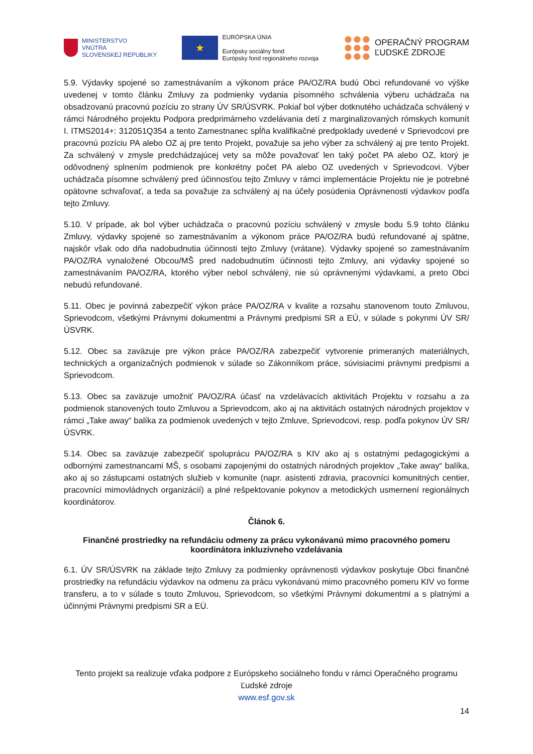MINISTERSTVO
VNÚTRA
SLOVENSKEJ REPUBLIKY
★
EURÓPSKA ÚNIA
Európsky sociálny fond
Európsky fond regionálneho rozvoja
OPERAČNÝ PROGRAM
ĽUDSKÉ ZDROJE
5.9. Výdavky spojené so zamestnávaním a výkonom práce PA/OZ/RA budú Obci refundované vo výške uvedenej v tomto článku Zmluvy za podmienky vydania písomného schválenia výberu uchádzača na obsadzovanú pracovnú pozíciu zo strany ÚV SR/ÚSVRK. Pokiaľ bol výber dotknutého uchádzača schválený v rámci Národného projektu Podpora predprimárneho vzdelávania detí z marginalizovaných rómskych komunít I. ITMS2014+: 312051Q354 a tento Zamestnanec spĺňa kvalifikačné predpoklady uvedené v Sprievodcovi pre pracovnú pozíciu PA alebo OZ aj pre tento Projekt, považuje sa jeho výber za schválený aj pre tento Projekt. Za schválený v zmysle predchádzajúcej vety sa môže považovať len taký počet PA alebo OZ, ktorý je odôvodnený splnením podmienok pre konkrétny počet PA alebo OZ uvedených v Sprievodcovi. Výber uchádzača písomne schválený pred účinnosťou tejto Zmluvy v rámci implementácie Projektu nie je potrebné opätovne schvaľovať, a teda sa považuje za schválený aj na účely posúdenia Oprávnenosti výdavkov podľa tejto Zmluvy.
5.10. V prípade, ak bol výber uchádzača o pracovnú pozíciu schválený v zmysle bodu 5.9 tohto článku Zmluvy, výdavky spojené so zamestnávaním a výkonom práce PA/OZ/RA budú refundované aj spätne, najskôr však odo dňa nadobudnutia účinnosti tejto Zmluvy (vrátane). Výdavky spojené so zamestnávaním PA/OZ/RA vynaložené Obcou/MŠ pred nadobudnutím účinnosti tejto Zmluvy, ani výdavky spojené so zamestnávaním PA/OZ/RA, ktorého výber nebol schválený, nie sú oprávnenými výdavkami, a preto Obci nebudú refundované.
5.11. Obec je povinná zabezpečiť výkon práce PA/OZ/RA v kvalite a rozsahu stanovenom touto Zmluvou, Sprievodcom, všetkými Právnymi dokumentmi a Právnymi predpismi SR a EÚ, v súlade s pokynmi ÚV SR/ÚSVRK.
5.12. Obec sa zaväzuje pre výkon práce PA/OZ/RA zabezpečiť vytvorenie primeraných materiálnych, technických a organizačných podmienok v súlade so Zákonníkom práce, súvisiacimi právnymi predpismi a Sprievodcom.
5.13. Obec sa zaväzuje umožniť PA/OZ/RA účasť na vzdelávacích aktivitách Projektu v rozsahu a za podmienok stanovených touto Zmluvou a Sprievodcom, ako aj na aktivitách ostatných národných projektov v rámci „Take away“ balíka za podmienok uvedených v tejto Zmluve, Sprievodcovi, resp. podľa pokynov ÚV SR/ÚSVRK.
5.14. Obec sa zaväzuje zabezpečiť spoluprácu PA/OZ/RA s KIV ako aj s ostatnými pedagogickými a odbornými zamestnancami MŠ, s osobami zapojenými do ostatných národných projektov „Take away“ balíka, ako aj so zástupcami ostatných služieb v komunite (napr. asistenti zdravia, pracovníci komunitných centier, pracovníci mimovládnych organizácií) a plné rešpektovanie pokynov a metodických usmernení regionálnych koordinátorov.
Článok 6.
Finančné prostriedky na refundáciu odmeny za prácu vykonávanú mimo pracovného pomeru koordinátora inkluzívneho vzdelávania
6.1. ÚV SR/ÚSVRK na základe tejto Zmluvy za podmienky oprávnenosti výdavkov poskytuje Obci finančné prostriedky na refundáciu výdavkov na odmenu za prácu vykonávanú mimo pracovného pomeru KIV vo forme transferu, a to v súlade s touto Zmluvou, Sprievodcom, so všetkými Právnymi dokumentmi a s platnými a účinnými Právnymi predpismi SR a EÚ.
Tento projekt sa realizuje vďaka podpore z Európskeho sociálneho fondu v rámci Operačného programu Ľudské zdroje
www.esf.gov.sk
14